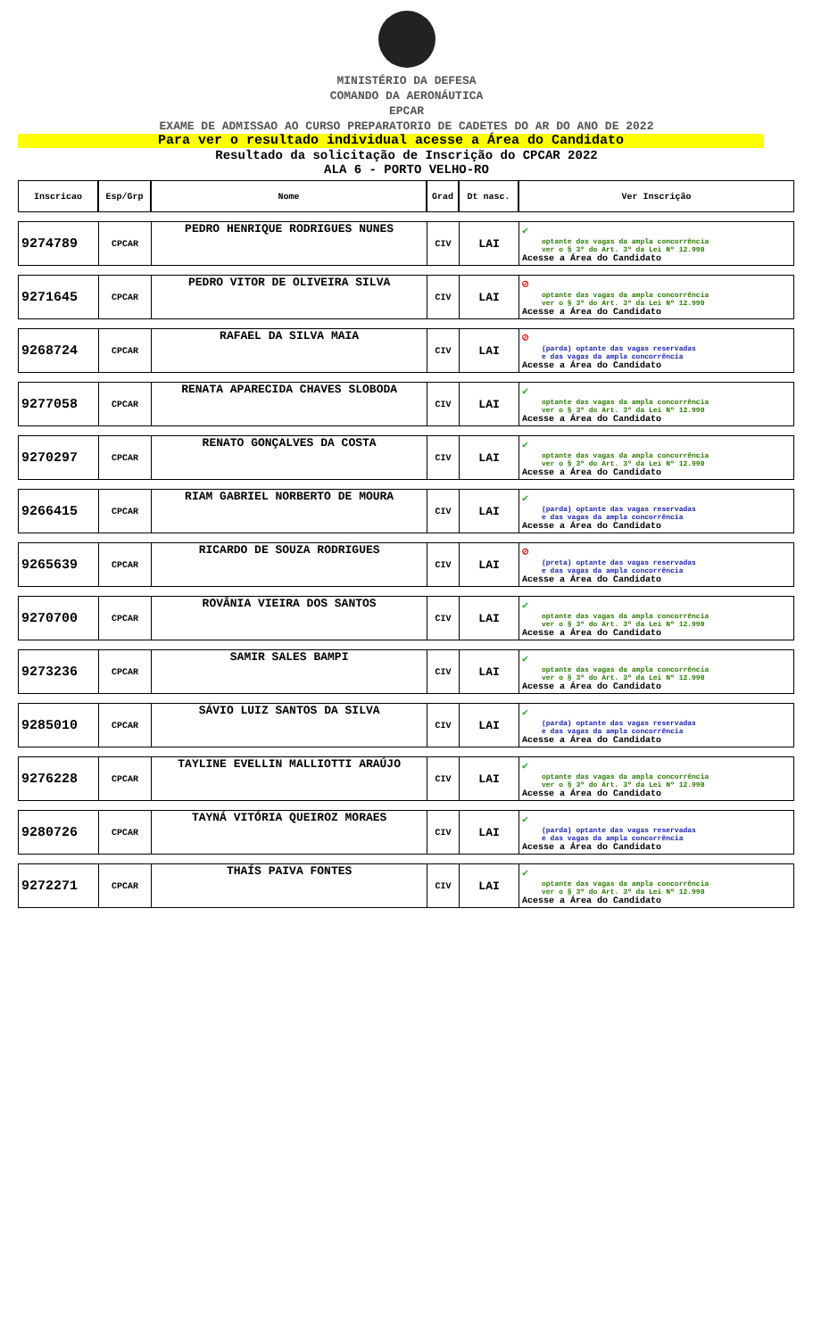MINISTÉRIO DA DEFESA
COMANDO DA AERONÁUTICA
EPCAR
EXAME DE ADMISSAO AO CURSO PREPARATORIO DE CADETES DO AR DO ANO DE 2022
Para ver o resultado individual acesse a Área do Candidato
Resultado da solicitação de Inscrição do CPCAR 2022
ALA 6 - PORTO VELHO-RO
| Inscricao | Esp/Grp | Nome | Grad | Dt nasc. | Ver Inscrição |
| --- | --- | --- | --- | --- | --- |
| 9274789 | CPCAR | PEDRO HENRIQUE RODRIGUES NUNES | CIV | LAI | ✔ optante das vagas da ampla concorrência ver o § 3º do Art. 3º da Lei Nº 12.990 Acesse a Área do Candidato |
| 9271645 | CPCAR | PEDRO VITOR DE OLIVEIRA SILVA | CIV | LAI | ⊘ optante das vagas da ampla concorrência ver o § 3º do Art. 3º da Lei Nº 12.990 Acesse a Área do Candidato |
| 9268724 | CPCAR | RAFAEL DA SILVA MAIA | CIV | LAI | ⊘ (parda) optante das vagas reservadas e das vagas da ampla concorrência Acesse a Área do Candidato |
| 9277058 | CPCAR | RENATA APARECIDA CHAVES SLOBODA | CIV | LAI | ✔ optante das vagas da ampla concorrência ver o § 3º do Art. 3º da Lei Nº 12.990 Acesse a Área do Candidato |
| 9270297 | CPCAR | RENATO GONÇALVES DA COSTA | CIV | LAI | ✔ optante das vagas da ampla concorrência ver o § 3º do Art. 3º da Lei Nº 12.990 Acesse a Área do Candidato |
| 9266415 | CPCAR | RIAM GABRIEL NORBERTO DE MOURA | CIV | LAI | ✔ (parda) optante das vagas reservadas e das vagas da ampla concorrência Acesse a Área do Candidato |
| 9265639 | CPCAR | RICARDO DE SOUZA RODRIGUES | CIV | LAI | ⊘ (preta) optante das vagas reservadas e das vagas da ampla concorrência Acesse a Área do Candidato |
| 9270700 | CPCAR | ROVÂNIA VIEIRA DOS SANTOS | CIV | LAI | ✔ optante das vagas da ampla concorrência ver o § 3º do Art. 3º da Lei Nº 12.990 Acesse a Área do Candidato |
| 9273236 | CPCAR | SAMIR SALES BAMPI | CIV | LAI | ✔ optante das vagas da ampla concorrência ver o § 3º do Art. 3º da Lei Nº 12.990 Acesse a Área do Candidato |
| 9285010 | CPCAR | SÁVIO LUIZ SANTOS DA SILVA | CIV | LAI | ✔ (parda) optante das vagas reservadas e das vagas da ampla concorrência Acesse a Área do Candidato |
| 9276228 | CPCAR | TAYLINE EVELLIN MALLIOTTI ARAÚJO | CIV | LAI | ✔ optante das vagas da ampla concorrência ver o § 3º do Art. 3º da Lei Nº 12.990 Acesse a Área do Candidato |
| 9280726 | CPCAR | TAYNÁ VITÓRIA QUEIROZ MORAES | CIV | LAI | ✔ (parda) optante das vagas reservadas e das vagas da ampla concorrência Acesse a Área do Candidato |
| 9272271 | CPCAR | THAÍS PAIVA FONTES | CIV | LAI | ✔ optante das vagas da ampla concorrência ver o § 3º do Art. 3º da Lei Nº 12.990 Acesse a Área do Candidato |